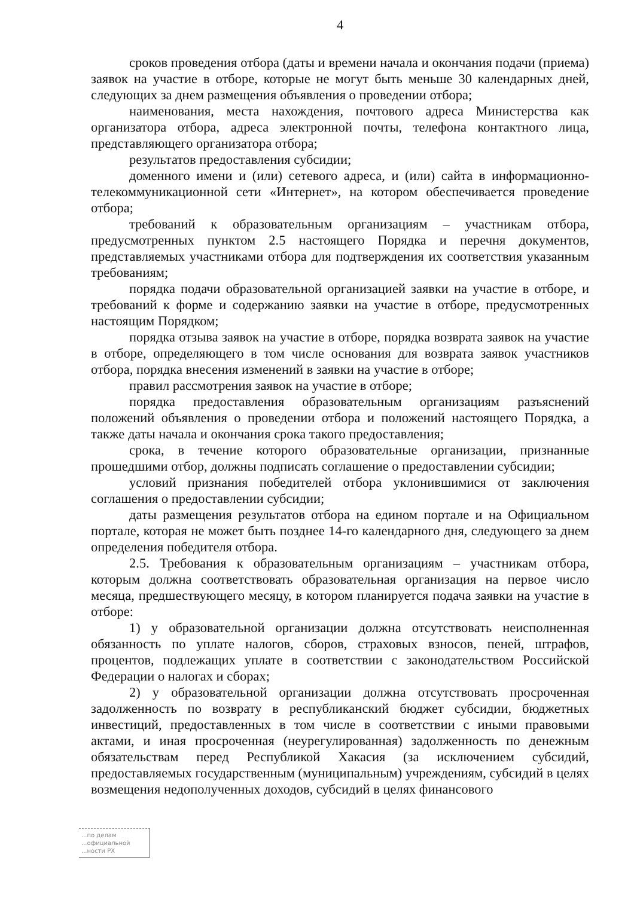4
сроков проведения отбора (даты и времени начала и окончания подачи (приема) заявок на участие в отборе, которые не могут быть меньше 30 календарных дней, следующих за днем размещения объявления о проведении отбора;
наименования, места нахождения, почтового адреса Министерства как организатора отбора, адреса электронной почты, телефона контактного лица, представляющего организатора отбора;
результатов предоставления субсидии;
доменного имени и (или) сетевого адреса, и (или) сайта в информационно-телекоммуникационной сети «Интернет», на котором обеспечивается проведение отбора;
требований к образовательным организациям – участникам отбора, предусмотренных пунктом 2.5 настоящего Порядка и перечня документов, представляемых участниками отбора для подтверждения их соответствия указанным требованиям;
порядка подачи образовательной организацией заявки на участие в отборе, и требований к форме и содержанию заявки на участие в отборе, предусмотренных настоящим Порядком;
порядка отзыва заявок на участие в отборе, порядка возврата заявок на участие в отборе, определяющего в том числе основания для возврата заявок участников отбора, порядка внесения изменений в заявки на участие в отборе;
правил рассмотрения заявок на участие в отборе;
порядка предоставления образовательным организациям разъяснений положений объявления о проведении отбора и положений настоящего Порядка, а также даты начала и окончания срока такого предоставления;
срока, в течение которого образовательные организации, признанные прошедшими отбор, должны подписать соглашение о предоставлении субсидии;
условий признания победителей отбора уклонившимися от заключения соглашения о предоставлении субсидии;
даты размещения результатов отбора на едином портале и на Официальном портале, которая не может быть позднее 14-го календарного дня, следующего за днем определения победителя отбора.
2.5. Требования к образовательным организациям – участникам отбора, которым должна соответствовать образовательная организация на первое число месяца, предшествующего месяцу, в котором планируется подача заявки на участие в отборе:
1) у образовательной организации должна отсутствовать неисполненная обязанность по уплате налогов, сборов, страховых взносов, пеней, штрафов, процентов, подлежащих уплате в соответствии с законодательством Российской Федерации о налогах и сборах;
2) у образовательной организации должна отсутствовать просроченная задолженность по возврату в республиканский бюджет субсидии, бюджетных инвестиций, предоставленных в том числе в соответствии с иными правовыми актами, и иная просроченная (неурегулированная) задолженность по денежным обязательствам перед Республикой Хакасия (за исключением субсидий, предоставляемых государственным (муниципальным) учреждениям, субсидий в целях возмещения недополученных доходов, субсидий в целях финансового
...по делам
...официальной
...ности РХ